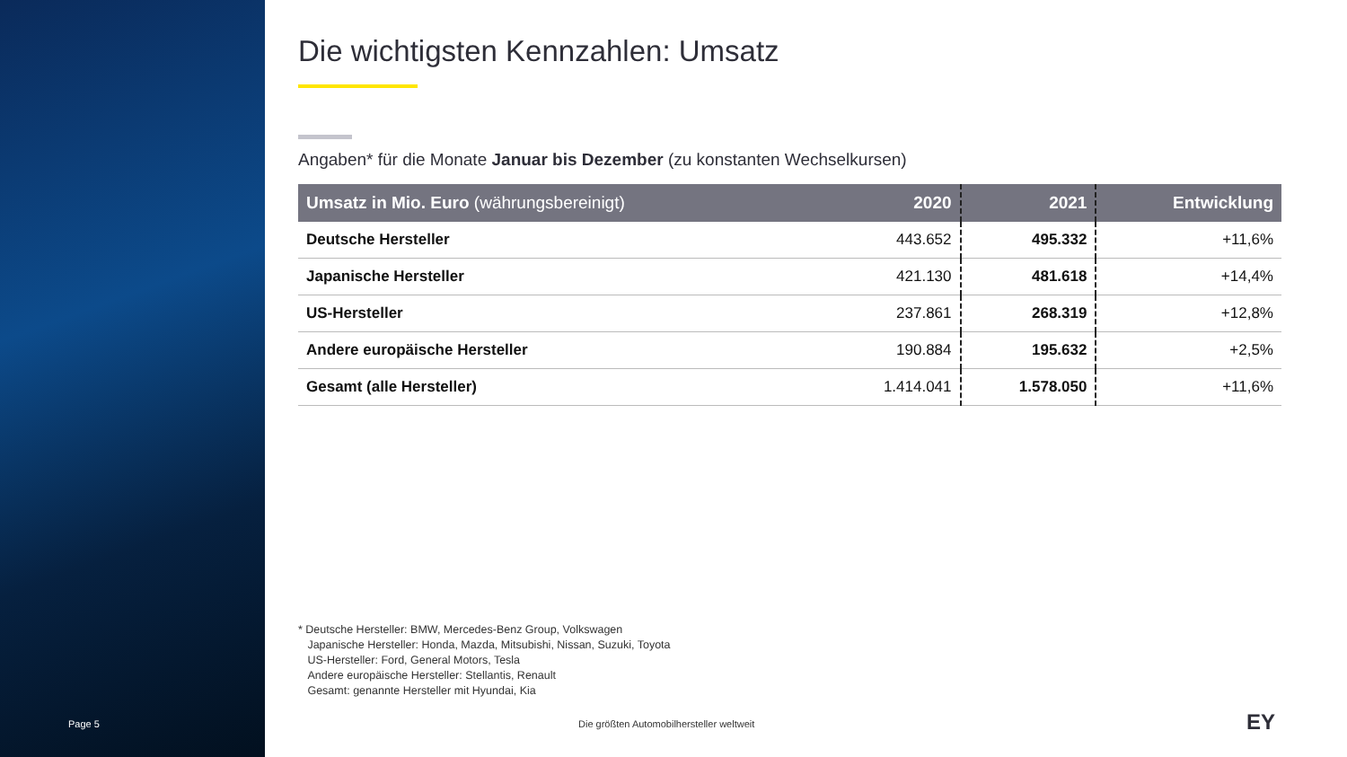Page 5
Die wichtigsten Kennzahlen: Umsatz
Angaben* für die Monate Januar bis Dezember (zu konstanten Wechselkursen)
| Umsatz in Mio. Euro (währungsbereinigt) | 2020 | 2021 | Entwicklung |
| --- | --- | --- | --- |
| Deutsche Hersteller | 443.652 | 495.332 | +11,6% |
| Japanische Hersteller | 421.130 | 481.618 | +14,4% |
| US-Hersteller | 237.861 | 268.319 | +12,8% |
| Andere europäische Hersteller | 190.884 | 195.632 | +2,5% |
| Gesamt (alle Hersteller) | 1.414.041 | 1.578.050 | +11,6% |
* Deutsche Hersteller: BMW, Mercedes-Benz Group, Volkswagen
Japanische Hersteller: Honda, Mazda, Mitsubishi, Nissan, Suzuki, Toyota
US-Hersteller: Ford, General Motors, Tesla
Andere europäische Hersteller: Stellantis, Renault
Gesamt: genannte Hersteller mit Hyundai, Kia
Die größten Automobilhersteller weltweit
EY